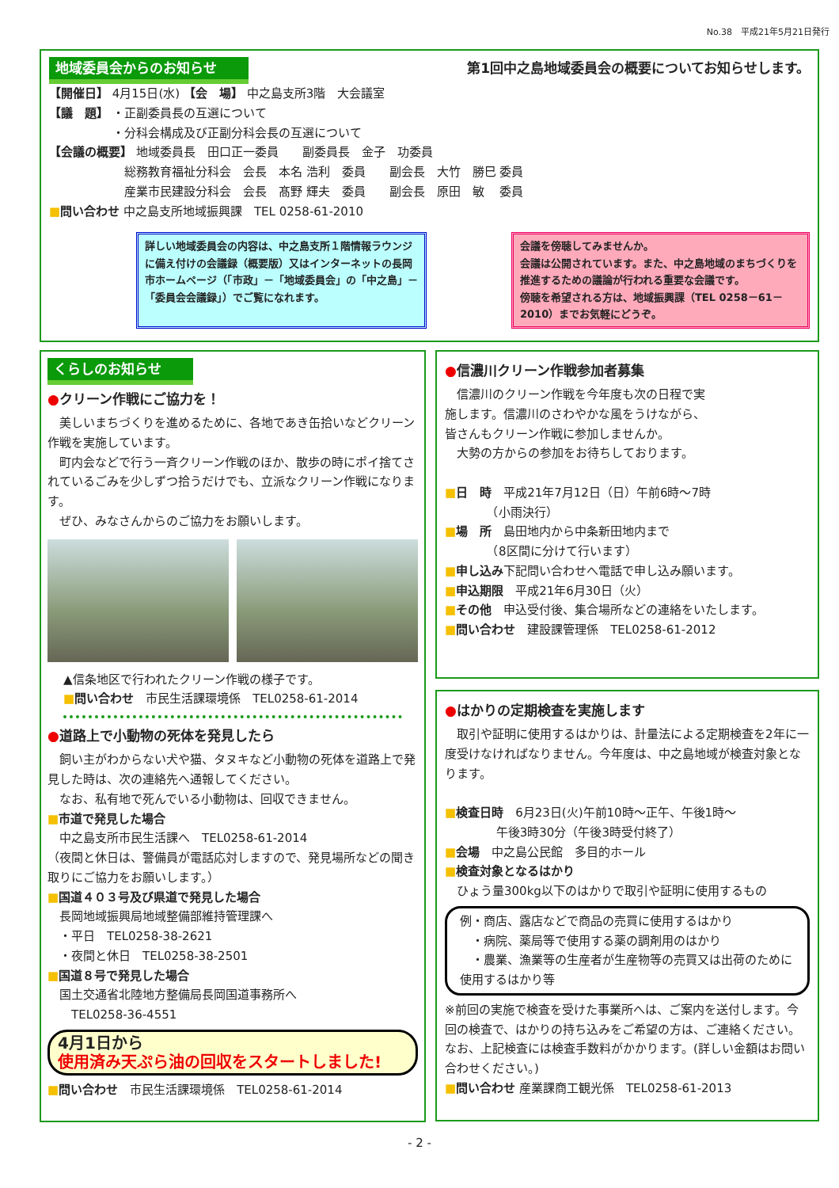No.38　平成21年5月21日発行
地域委員会からのお知らせ 第1回中之島地域委員会の概要についてお知らせします。
【開催日】 4月15日(水) 【会　場】 中之島支所3階　大会議室
【議　題】 ・正副委員長の互選について
　　　　　 ・分科会構成及び正副分科会長の互選について
【会議の概要】 地域委員長　田口正一委員　　副委員長　金子　功委員
　　　　　　 総務教育福祉分科会　会長　本名 浩利　委員　　副会長　大竹　勝巳 委員
　　　　　　 産業市民建設分科会　会長　髙野 輝夫　委員　　副会長　原田　敏　 委員
■問い合わせ 中之島支所地域振興課　TEL 0258-61-2010
詳しい地域委員会の内容は、中之島支所１階情報ラウンジに備え付けの会議録（概要版）又はインターネットの長岡市ホームページ（「市政」－「地域委員会」の「中之島」－「委員会会議録」）でご覧になれます。
会議を傍聴してみませんか。
会議は公開されています。また、中之島地域のまちづくりを推進するための議論が行われる重要な会議です。
傍聴を希望される方は、地域振興課（TEL 0258－61－2010）までお気軽にどうぞ。
くらしのお知らせ
●クリーン作戦にご協力を！
美しいまちづくりを進めるために、各地であき缶拾いなどクリーン作戦を実施しています。
町内会などで行う一斉クリーン作戦のほか、散歩の時にポイ捨てされているごみを少しずつ拾うだけでも、立派なクリーン作戦になります。
ぜひ、みなさんからのご協力をお願いします。
▲信条地区で行われたクリーン作戦の様子です。
■問い合わせ　市民生活課環境係　TEL0258-61-2014
●道路上で小動物の死体を発見したら
飼い主がわからない犬や猫、タヌキなど小動物の死体を道路上で発見した時は、次の連絡先へ通報してください。
なお、私有地で死んでいる小動物は、回収できません。
■市道で発見した場合
　中之島支所市民生活課へ　TEL0258-61-2014
（夜間と休日は、警備員が電話応対しますので、発見場所などの聞き取りにご協力をお願いします。）
■国道４０３号及び県道で発見した場合
　長岡地域振興局地域整備部維持管理課へ
　・平日　TEL0258-38-2621
　・夜間と休日　TEL0258-38-2501
■国道８号で発見した場合
　国土交通省北陸地方整備局長岡国道事務所へ
　　TEL0258-36-4551
4月1日から
使用済み天ぷら油の回収をスタートしました!
■問い合わせ　市民生活課環境係　TEL0258-61-2014
●信濃川クリーン作戦参加者募集
信濃川のクリーン作戦を今年度も次の日程で実施します。信濃川のさわやかな風をうけながら、皆さんもクリーン作戦に参加しませんか。
大勢の方からの参加をお待ちしております。
■日　時　平成21年7月12日（日）午前6時～7時
　　　　（小雨決行）
■場　所　島田地内から中条新田地内まで
　　　　（8区間に分けて行います）
■申し込み下記問い合わせへ電話で申し込み願います。
■申込期限　平成21年6月30日（火）
■その他　申込受付後、集合場所などの連絡をいたします。
■問い合わせ　建設課管理係　TEL0258-61-2012
●はかりの定期検査を実施します
取引や証明に使用するはかりは、計量法による定期検査を2年に一度受けなければなりません。今年度は、中之島地域が検査対象となります。
■検査日時　6月23日(火)午前10時～正午、午後1時～
　　　　 午後3時30分（午後3時受付終了）
■会場　中之島公民館　多目的ホール
■検査対象となるはかり
　ひょう量300kg以下のはかりで取引や証明に使用するもの
例・商店、露店などで商品の売買に使用するはかり
　・病院、薬局等で使用する薬の調剤用のはかり
　・農業、漁業等の生産者が生産物等の売買又は出荷のために使用するはかり等
※前回の実施で検査を受けた事業所へは、ご案内を送付します。今回の検査で、はかりの持ち込みをご希望の方は、ご連絡ください。なお、上記検査には検査手数料がかかります。(詳しい金額はお問い合わせください。)
■問い合わせ 産業課商工観光係　TEL0258-61-2013
- 2 -